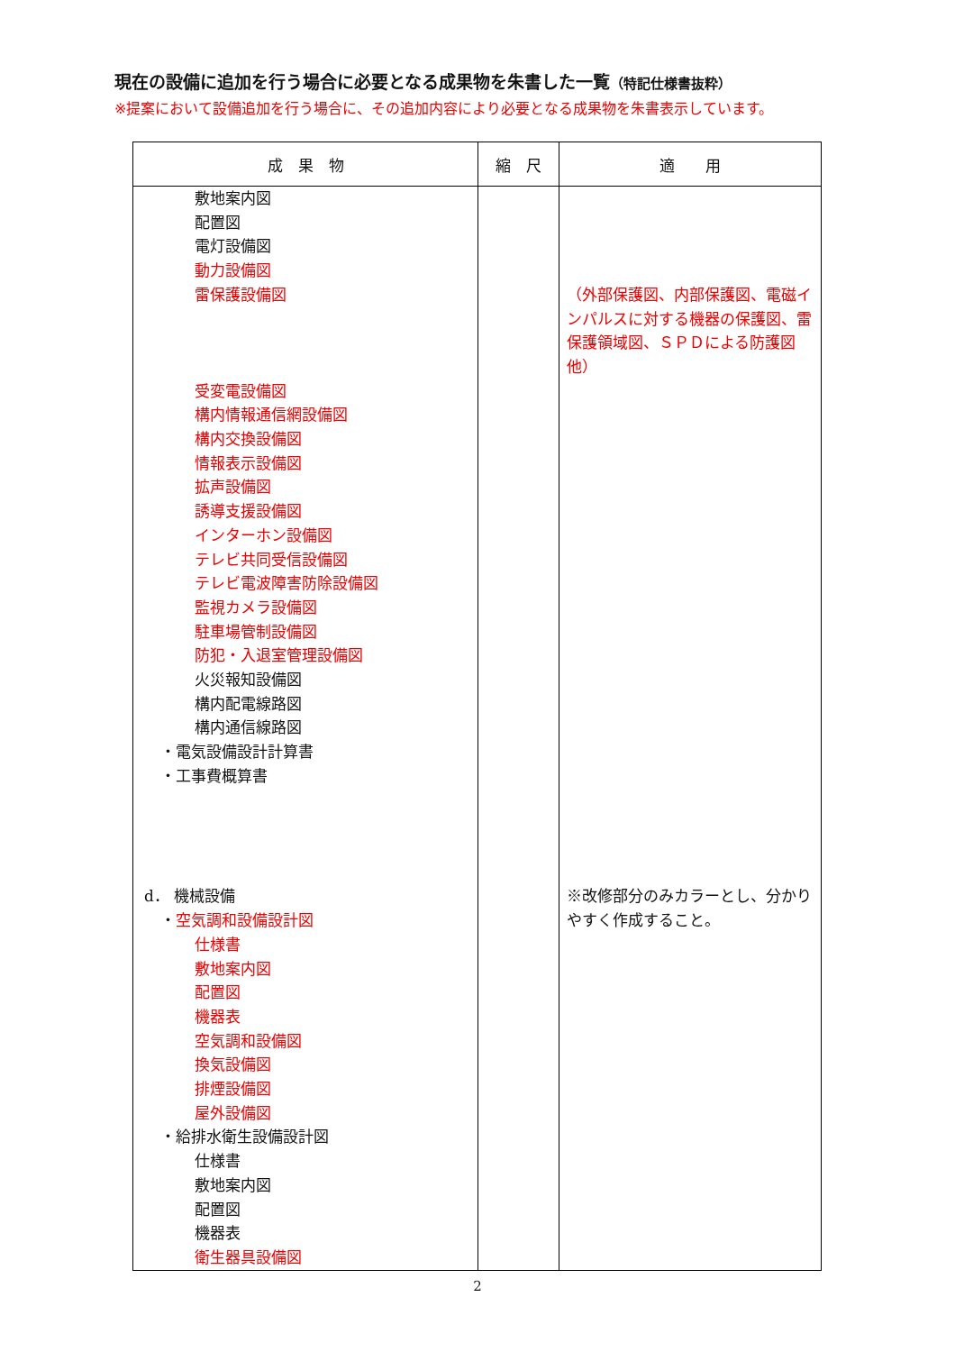現在の設備に追加を行う場合に必要となる成果物を朱書した一覧（特記仕様書抜粋）
※提案において設備追加を行う場合に、その追加内容により必要となる成果物を朱書表示しています。
| 成 果 物 | 縮 尺 | 適 用 |
| --- | --- | --- |
| 敷地案内図 配置図 電灯設備図 動力設備図 雷保護設備図 受変電設備図 構内情報通信網設備図 構内交換設備図 情報表示設備図 拡声設備図 誘導支援設備図 インターホン設備図 テレビ共同受信設備図 テレビ電波障害防除設備図 監視カメラ設備図 駐車場管制設備図 防犯・入退室管理設備図 火災報知設備図 構内配電線路図 構内通信線路図 ・電気設備設計計算書 ・工事費概算書 d． 機械設備 ・ 空気調和設備設計図 仕様書 敷地案内図 配置図 機器表 空気調和設備図 換気設備図 排煙設備図 屋外設備図 ・給排水衛生設備設計図 仕様書 敷地案内図 配置図 機器表 衛生器具設備図 | | （外部保護図、内部保護図、電磁インパルスに対する機器の保護図、雷保護領域図、ＳＰＤによる防護図他） ※改修部分のみカラーとし、分かりやすく作成すること。 |
2